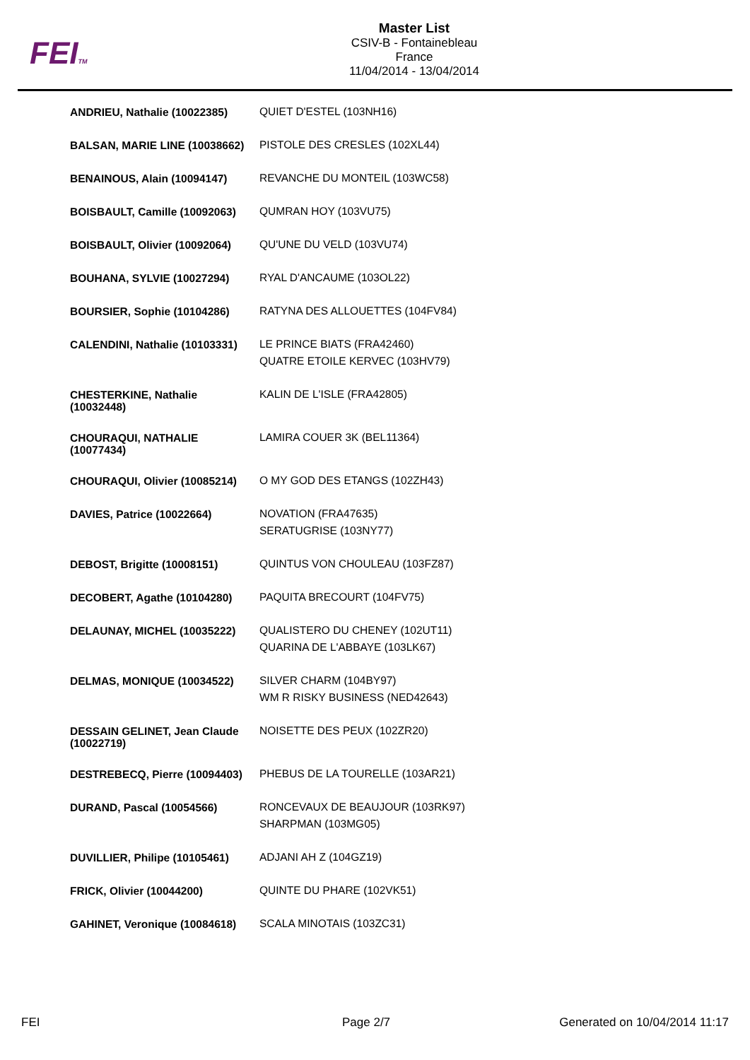FEITM
Master List
CSIV-B - Fontainebleau
France
11/04/2014 - 13/04/2014
| ANDRIEU, Nathalie (10022385) | QUIET D'ESTEL (103NH16) |
| BALSAN, MARIE LINE (10038662) | PISTOLE DES CRESLES (102XL44) |
| BENAINOUS, Alain (10094147) | REVANCHE DU MONTEIL (103WC58) |
| BOISBAULT, Camille (10092063) | QUMRAN HOY (103VU75) |
| BOISBAULT, Olivier (10092064) | QU'UNE DU VELD (103VU74) |
| BOUHANA, SYLVIE (10027294) | RYAL D'ANCAUME (103OL22) |
| BOURSIER, Sophie (10104286) | RATYNA DES ALLOUETTES (104FV84) |
| CALENDINI, Nathalie (10103331) | LE PRINCE BIATS (FRA42460) QUATRE ETOILE KERVEC (103HV79) |
| CHESTERKINE, Nathalie (10032448) | KALIN DE L'ISLE (FRA42805) |
| CHOURAQUI, NATHALIE (10077434) | LAMIRA COUER 3K (BEL11364) |
| CHOURAQUI, Olivier (10085214) | O MY GOD DES ETANGS (102ZH43) |
| DAVIES, Patrice (10022664) | NOVATION (FRA47635) SERATUGRISE (103NY77) |
| DEBOST, Brigitte (10008151) | QUINTUS VON CHOULEAU (103FZ87) |
| DECOBERT, Agathe (10104280) | PAQUITA BRECOURT (104FV75) |
| DELAUNAY, MICHEL (10035222) | QUALISTERO DU CHENEY (102UT11) QUARINA DE L'ABBAYE (103LK67) |
| DELMAS, MONIQUE (10034522) | SILVER CHARM (104BY97) WM R RISKY BUSINESS (NED42643) |
| DESSAIN GELINET, Jean Claude (10022719) | NOISETTE DES PEUX (102ZR20) |
| DESTREBECQ, Pierre (10094403) | PHEBUS DE LA TOURELLE (103AR21) |
| DURAND, Pascal (10054566) | RONCEVAUX DE BEAUJOUR (103RK97) SHARPMAN (103MG05) |
| DUVILLIER, Philipe (10105461) | ADJANI AH Z (104GZ19) |
| FRICK, Olivier (10044200) | QUINTE DU PHARE (102VK51) |
| GAHINET, Veronique (10084618) | SCALA MINOTAIS (103ZC31) |
FEI Page 2/7 Generated on 10/04/2014 11:17